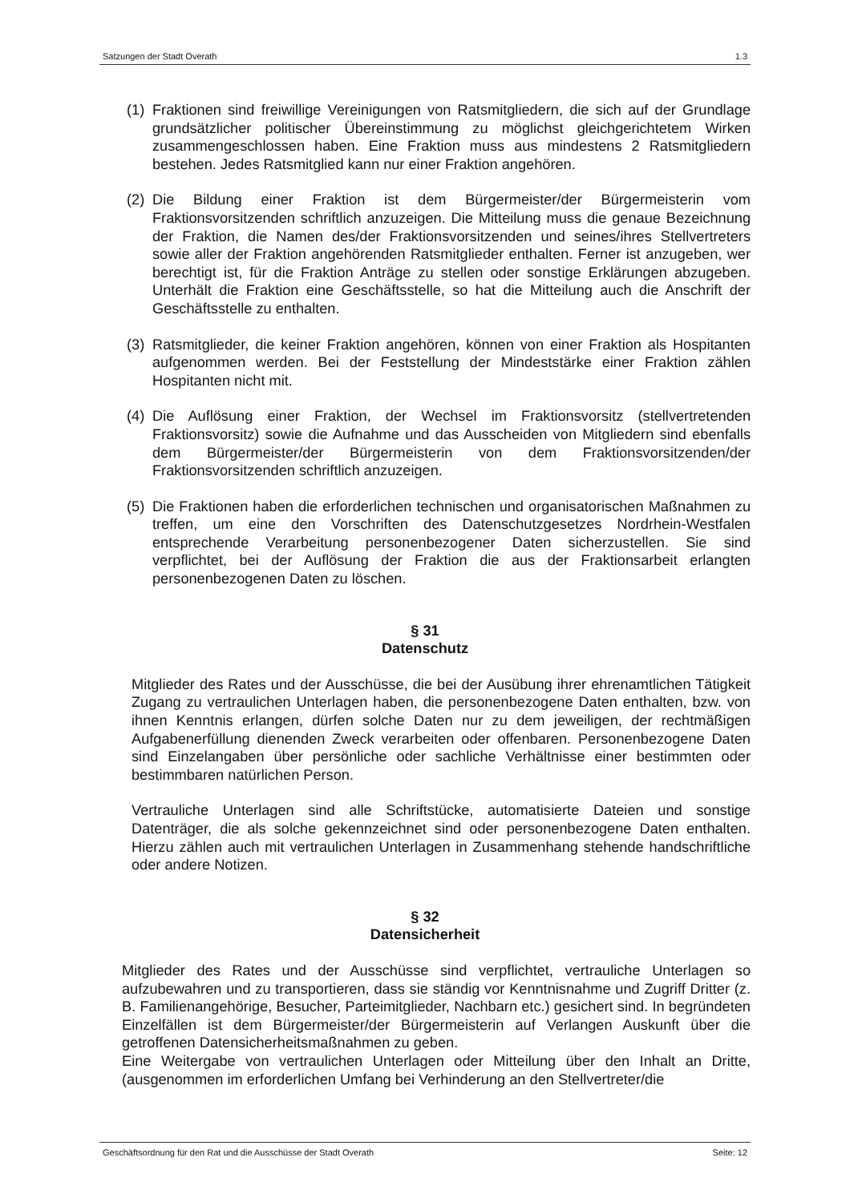Satzungen der Stadt Overath 1.3
(1) Fraktionen sind freiwillige Vereinigungen von Ratsmitgliedern, die sich auf der Grundlage grundsätzlicher politischer Übereinstimmung zu möglichst gleichgerichtetem Wirken zusammengeschlossen haben. Eine Fraktion muss aus mindestens 2 Ratsmitgliedern bestehen. Jedes Ratsmitglied kann nur einer Fraktion angehören.
(2) Die Bildung einer Fraktion ist dem Bürgermeister/der Bürgermeisterin vom Fraktionsvorsitzenden schriftlich anzuzeigen. Die Mitteilung muss die genaue Bezeichnung der Fraktion, die Namen des/der Fraktionsvorsitzenden und seines/ihres Stellvertreters sowie aller der Fraktion angehörenden Ratsmitglieder enthalten. Ferner ist anzugeben, wer berechtigt ist, für die Fraktion Anträge zu stellen oder sonstige Erklärungen abzugeben. Unterhält die Fraktion eine Geschäftsstelle, so hat die Mitteilung auch die Anschrift der Geschäftsstelle zu enthalten.
(3) Ratsmitglieder, die keiner Fraktion angehören, können von einer Fraktion als Hospitanten aufgenommen werden. Bei der Feststellung der Mindeststärke einer Fraktion zählen Hospitanten nicht mit.
(4) Die Auflösung einer Fraktion, der Wechsel im Fraktionsvorsitz (stellvertretenden Fraktionsvorsitz) sowie die Aufnahme und das Ausscheiden von Mitgliedern sind ebenfalls dem Bürgermeister/der Bürgermeisterin von dem Fraktionsvorsitzenden/der Fraktionsvorsitzenden schriftlich anzuzeigen.
(5) Die Fraktionen haben die erforderlichen technischen und organisatorischen Maßnahmen zu treffen, um eine den Vorschriften des Datenschutzgesetzes Nordrhein-Westfalen entsprechende Verarbeitung personenbezogener Daten sicherzustellen. Sie sind verpflichtet, bei der Auflösung der Fraktion die aus der Fraktionsarbeit erlangten personenbezogenen Daten zu löschen.
§ 31
Datenschutz
Mitglieder des Rates und der Ausschüsse, die bei der Ausübung ihrer ehrenamtlichen Tätigkeit Zugang zu vertraulichen Unterlagen haben, die personenbezogene Daten enthalten, bzw. von ihnen Kenntnis erlangen, dürfen solche Daten nur zu dem jeweiligen, der rechtmäßigen Aufgabenerfüllung dienenden Zweck verarbeiten oder offenbaren. Personenbezogene Daten sind Einzelangaben über persönliche oder sachliche Verhältnisse einer bestimmten oder bestimmbaren natürlichen Person.
Vertrauliche Unterlagen sind alle Schriftstücke, automatisierte Dateien und sonstige Datenträger, die als solche gekennzeichnet sind oder personenbezogene Daten enthalten. Hierzu zählen auch mit vertraulichen Unterlagen in Zusammenhang stehende handschriftliche oder andere Notizen.
§ 32
Datensicherheit
Mitglieder des Rates und der Ausschüsse sind verpflichtet, vertrauliche Unterlagen so aufzubewahren und zu transportieren, dass sie ständig vor Kenntnisnahme und Zugriff Dritter (z. B. Familienangehörige, Besucher, Parteimitglieder, Nachbarn etc.) gesichert sind. In begründeten Einzelfällen ist dem Bürgermeister/der Bürgermeisterin auf Verlangen Auskunft über die getroffenen Datensicherheitsmaßnahmen zu geben.
Eine Weitergabe von vertraulichen Unterlagen oder Mitteilung über den Inhalt an Dritte, (ausgenommen im erforderlichen Umfang bei Verhinderung an den Stellvertreter/die
Geschäftsordnung für den Rat und die Ausschüsse der Stadt Overath Seite: 12